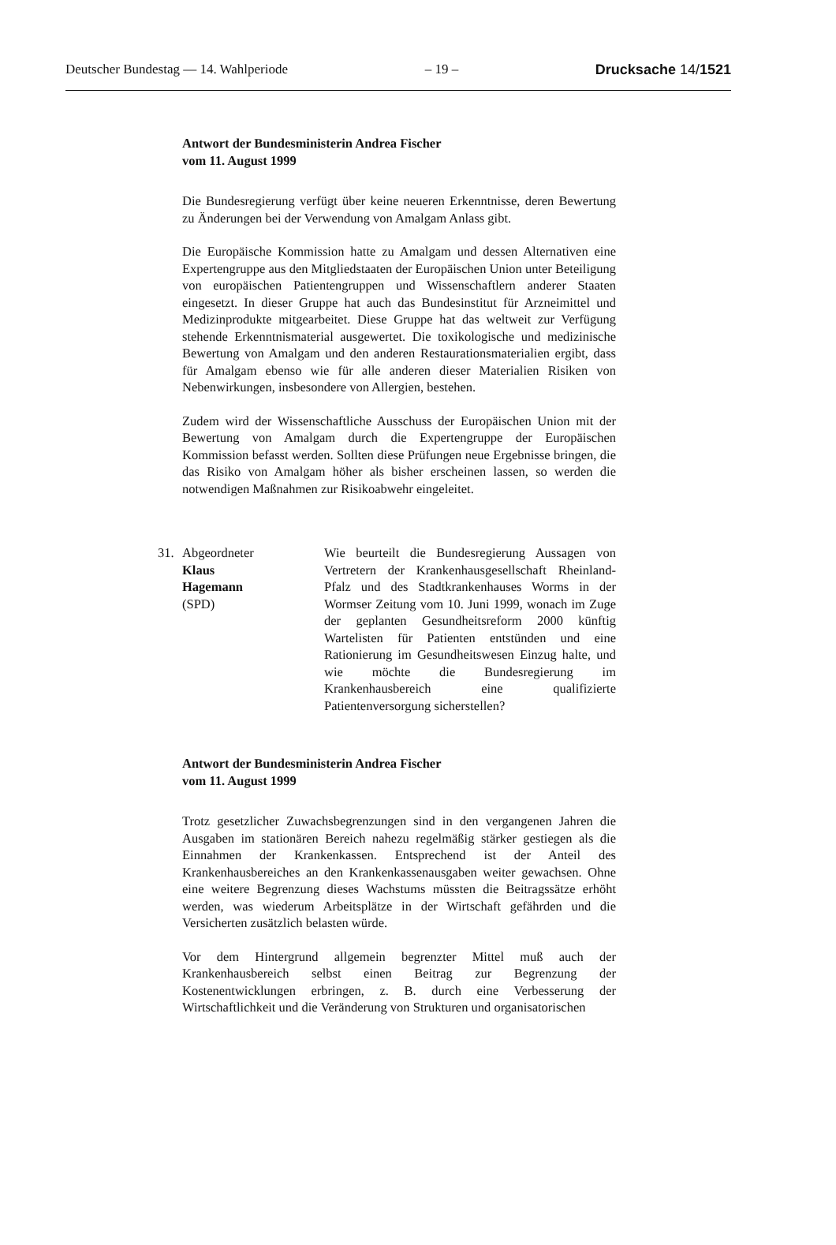Deutscher Bundestag — 14. Wahlperiode – 19 – Drucksache 14/1521
Antwort der Bundesministerin Andrea Fischer
vom 11. August 1999
Die Bundesregierung verfügt über keine neueren Erkenntnisse, deren Bewertung zu Änderungen bei der Verwendung von Amalgam Anlass gibt.
Die Europäische Kommission hatte zu Amalgam und dessen Alternativen eine Expertengruppe aus den Mitgliedstaaten der Europäischen Union unter Beteiligung von europäischen Patientengruppen und Wissenschaftlern anderer Staaten eingesetzt. In dieser Gruppe hat auch das Bundesinstitut für Arzneimittel und Medizinprodukte mitgearbeitet. Diese Gruppe hat das weltweit zur Verfügung stehende Erkenntnismaterial ausgewertet. Die toxikologische und medizinische Bewertung von Amalgam und den anderen Restaurationsmaterialien ergibt, dass für Amalgam ebenso wie für alle anderen dieser Materialien Risiken von Nebenwirkungen, insbesondere von Allergien, bestehen.
Zudem wird der Wissenschaftliche Ausschuss der Europäischen Union mit der Bewertung von Amalgam durch die Expertengruppe der Europäischen Kommission befasst werden. Sollten diese Prüfungen neue Ergebnisse bringen, die das Risiko von Amalgam höher als bisher erscheinen lassen, so werden die notwendigen Maßnahmen zur Risikoabwehr eingeleitet.
31. Abgeordneter
Klaus
Hagemann
(SPD)
Wie beurteilt die Bundesregierung Aussagen von Vertretern der Krankenhausgesellschaft Rheinland-Pfalz und des Stadtkrankenhauses Worms in der Wormser Zeitung vom 10. Juni 1999, wonach im Zuge der geplanten Gesundheitsreform 2000 künftig Wartelisten für Patienten entstünden und eine Rationierung im Gesundheitswesen Einzug halte, und wie möchte die Bundesregierung im Krankenhausbereich eine qualifizierte Patientenversorgung sicherstellen?
Antwort der Bundesministerin Andrea Fischer
vom 11. August 1999
Trotz gesetzlicher Zuwachsbegrenzungen sind in den vergangenen Jahren die Ausgaben im stationären Bereich nahezu regelmäßig stärker gestiegen als die Einnahmen der Krankenkassen. Entsprechend ist der Anteil des Krankenhausbereiches an den Krankenkassenausgaben weiter gewachsen. Ohne eine weitere Begrenzung dieses Wachstums müssten die Beitragssätze erhöht werden, was wiederum Arbeitsplätze in der Wirtschaft gefährden und die Versicherten zusätzlich belasten würde.
Vor dem Hintergrund allgemein begrenzter Mittel muß auch der Krankenhausbereich selbst einen Beitrag zur Begrenzung der Kostenentwicklungen erbringen, z. B. durch eine Verbesserung der Wirtschaftlichkeit und die Veränderung von Strukturen und organisatorischen